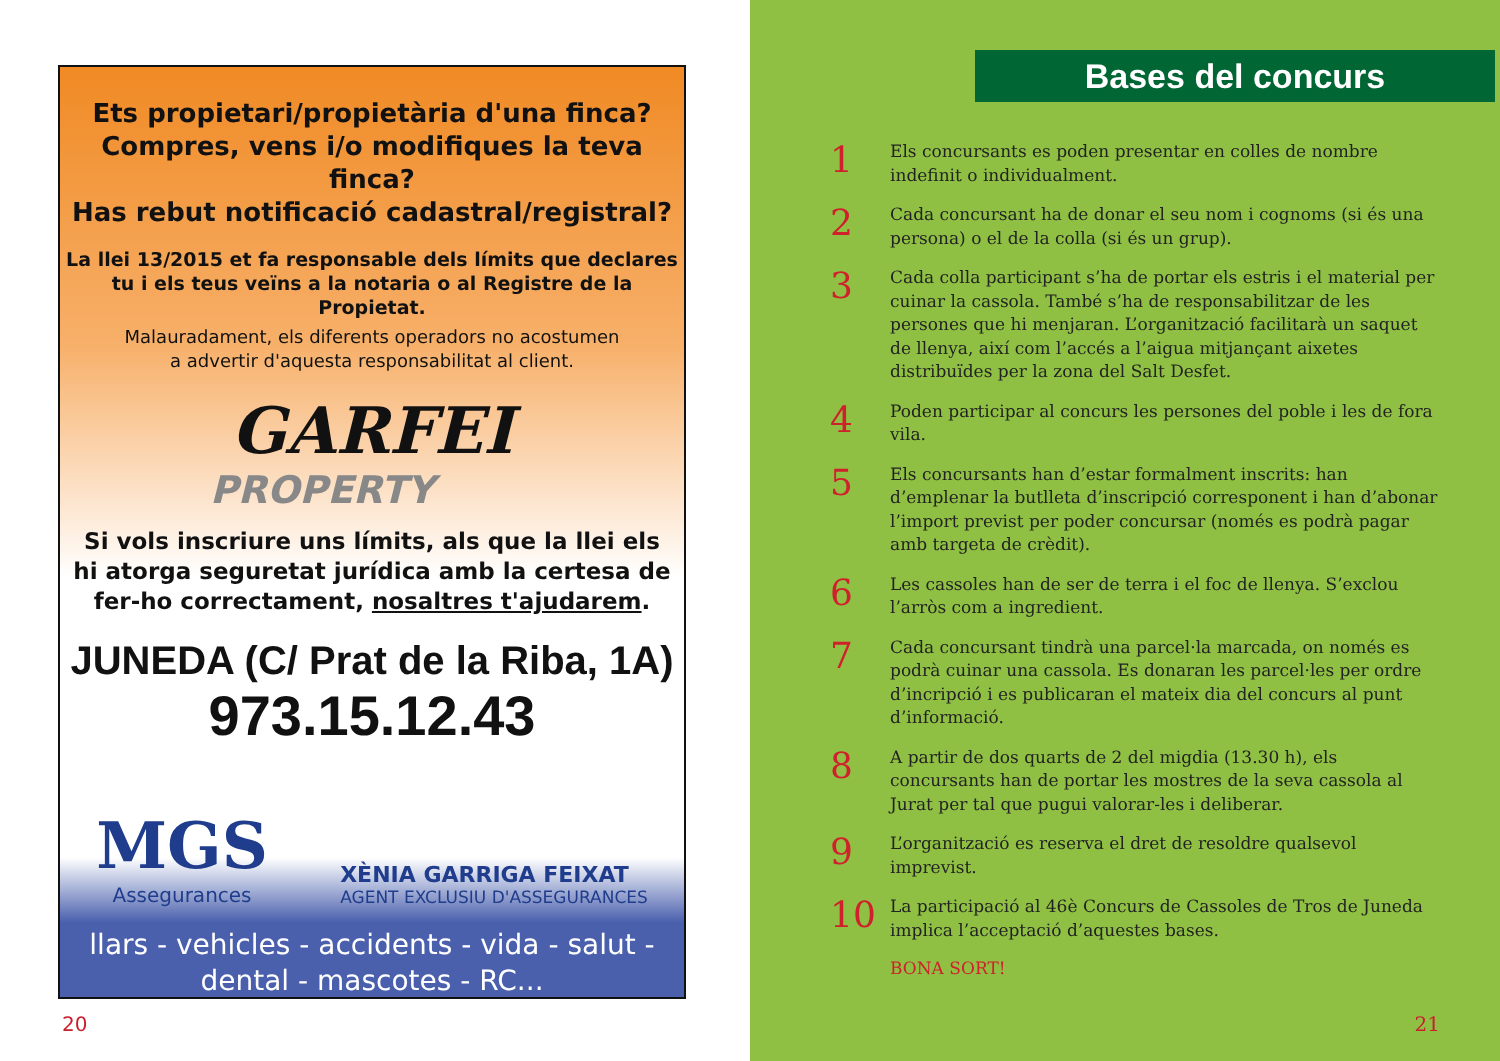Ets propietari/propietària d'una finca?
Compres, vens i/o modifiques la teva finca?
Has rebut notificació cadastral/registral?
La llei 13/2015 et fa responsable dels límits que declares
tu i els teus veïns a la notaria o al Registre de la Propietat.
Malauradament, els diferents operadors no acostumen
a advertir d'aquesta responsabilitat al client.
GARFEI
PROPERTY
Si vols inscriure uns límits, als que la llei els
hi atorga seguretat jurídica amb la certesa de
fer-ho correctament, nosaltres t'ajudarem.
JUNEDA (C/ Prat de la Riba, 1A)
973.15.12.43
MGS
Assegurances
XÈNIA GARRIGA FEIXAT
AGENT EXCLUSIU D'ASSEGURANCES
llars - vehicles - accidents - vida - salut -
dental - mascotes - RC...
20
Bases del concurs
1 Els concursants es poden presentar en colles de nombre indefinit o individualment.
2 Cada concursant ha de donar el seu nom i cognoms (si és una persona) o el de la colla (si és un grup).
3 Cada colla participant s’ha de portar els estris i el material per cuinar la cassola. També s’ha de responsabilitzar de les persones que hi menjaran. L’organització facilitarà un saquet de llenya, així com l’accés a l’aigua mitjançant aixetes distribuïdes per la zona del Salt Desfet.
4 Poden participar al concurs les persones del poble i les de fora vila.
5 Els concursants han d’estar formalment inscrits: han d’emplenar la butlleta d’inscripció corresponent i han d’abonar l’import previst per poder concursar (només es podrà pagar amb targeta de crèdit).
6 Les cassoles han de ser de terra i el foc de llenya. S’exclou l’arròs com a ingredient.
7 Cada concursant tindrà una parcel·la marcada, on només es podrà cuinar una cassola. Es donaran les parcel·les per ordre d’incripció i es publicaran el mateix dia del concurs al punt d’informació.
8 A partir de dos quarts de 2 del migdia (13.30 h), els concursants han de portar les mostres de la seva cassola al Jurat per tal que pugui valorar-les i deliberar.
9 L’organització es reserva el dret de resoldre qualsevol imprevist.
10 La participació al 46è Concurs de Cassoles de Tros de Juneda implica l’acceptació d’aquestes bases.
BONA SORT!
21